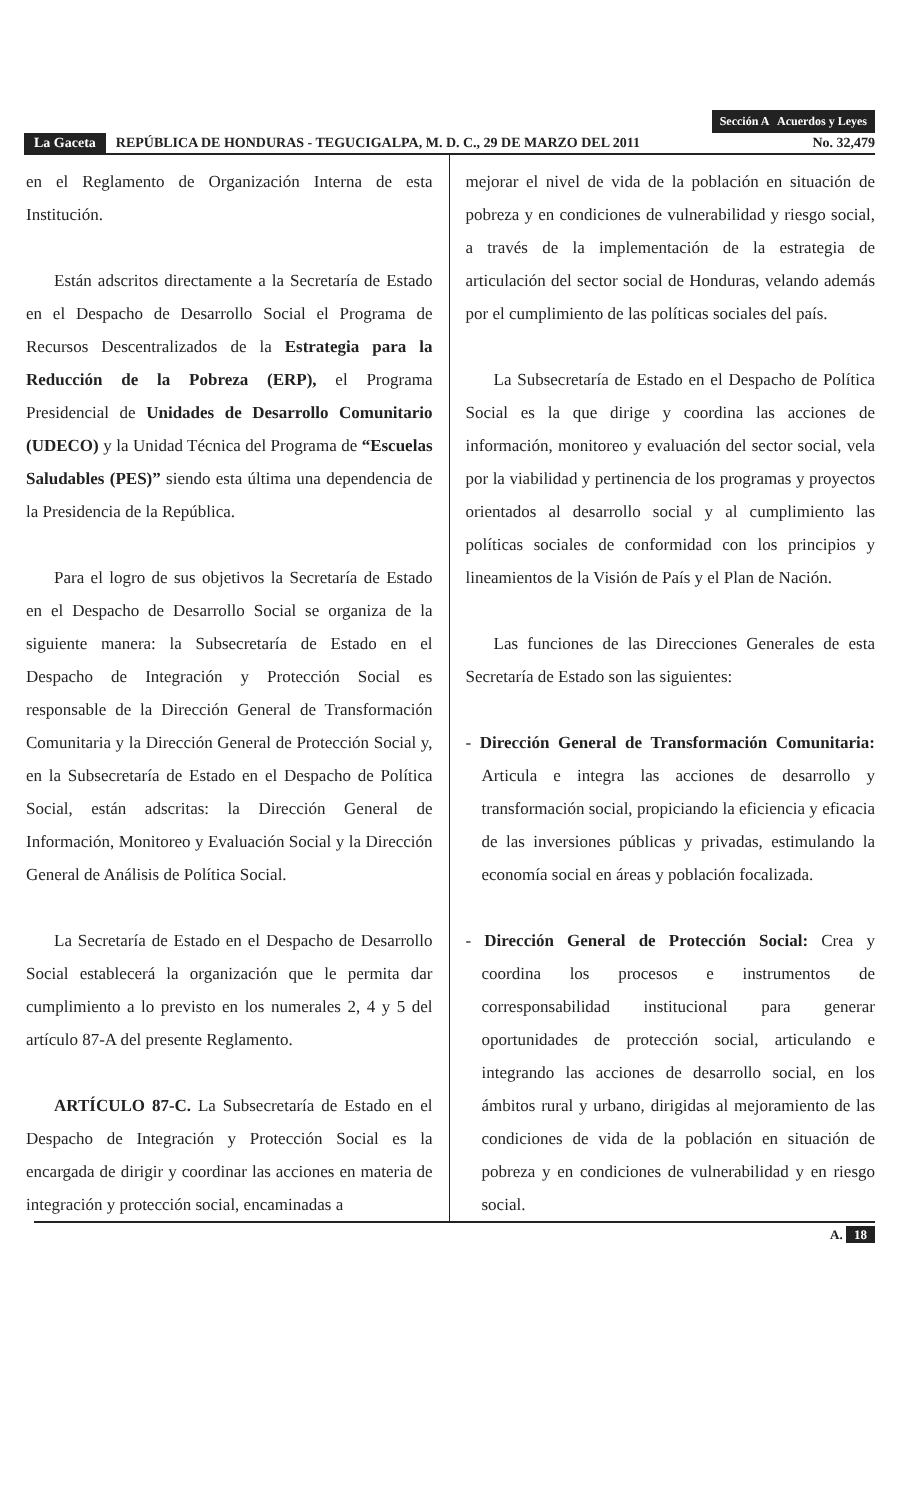Sección A Acuerdos y Leyes
La Gaceta REPÚBLICA DE HONDURAS - TEGUCIGALPA, M. D. C., 29 DE MARZO DEL 2011 No. 32,479
en el Reglamento de Organización Interna de esta Institución.
Están adscritos directamente a la Secretaría de Estado en el Despacho de Desarrollo Social el Programa de Recursos Descentralizados de la Estrategia para la Reducción de la Pobreza (ERP), el Programa Presidencial de Unidades de Desarrollo Comunitario (UDECO) y la Unidad Técnica del Programa de “Escuelas Saludables (PES)” siendo esta última una dependencia de la Presidencia de la República.
Para el logro de sus objetivos la Secretaría de Estado en el Despacho de Desarrollo Social se organiza de la siguiente manera: la Subsecretaría de Estado en el Despacho de Integración y Protección Social es responsable de la Dirección General de Transformación Comunitaria y la Dirección General de Protección Social y, en la Subsecretaría de Estado en el Despacho de Política Social, están adscritas: la Dirección General de Información, Monitoreo y Evaluación Social y la Dirección General de Análisis de Política Social.
La Secretaría de Estado en el Despacho de Desarrollo Social establecerá la organización que le permita dar cumplimiento a lo previsto en los numerales 2, 4 y 5 del artículo 87-A del presente Reglamento.
ARTÍCULO 87-C. La Subsecretaría de Estado en el Despacho de Integración y Protección Social es la encargada de dirigir y coordinar las acciones en materia de integración y protección social, encaminadas a
mejorar el nivel de vida de la población en situación de pobreza y en condiciones de vulnerabilidad y riesgo social, a través de la implementación de la estrategia de articulación del sector social de Honduras, velando además por el cumplimiento de las políticas sociales del país.
La Subsecretaría de Estado en el Despacho de Política Social es la que dirige y coordina las acciones de información, monitoreo y evaluación del sector social, vela por la viabilidad y pertinencia de los programas y proyectos orientados al desarrollo social y al cumplimiento las políticas sociales de conformidad con los principios y lineamientos de la Visión de País y el Plan de Nación.
Las funciones de las Direcciones Generales de esta Secretaría de Estado son las siguientes:
- Dirección General de Transformación Comunitaria: Articula e integra las acciones de desarrollo y transformación social, propiciando la eficiencia y eficacia de las inversiones públicas y privadas, estimulando la economía social en áreas y población focalizada.
- Dirección General de Protección Social: Crea y coordina los procesos e instrumentos de corresponsabilidad institucional para generar oportunidades de protección social, articulando e integrando las acciones de desarrollo social, en los ámbitos rural y urbano, dirigidas al mejoramiento de las condiciones de vida de la población en situación de pobreza y en condiciones de vulnerabilidad y en riesgo social.
A. 18